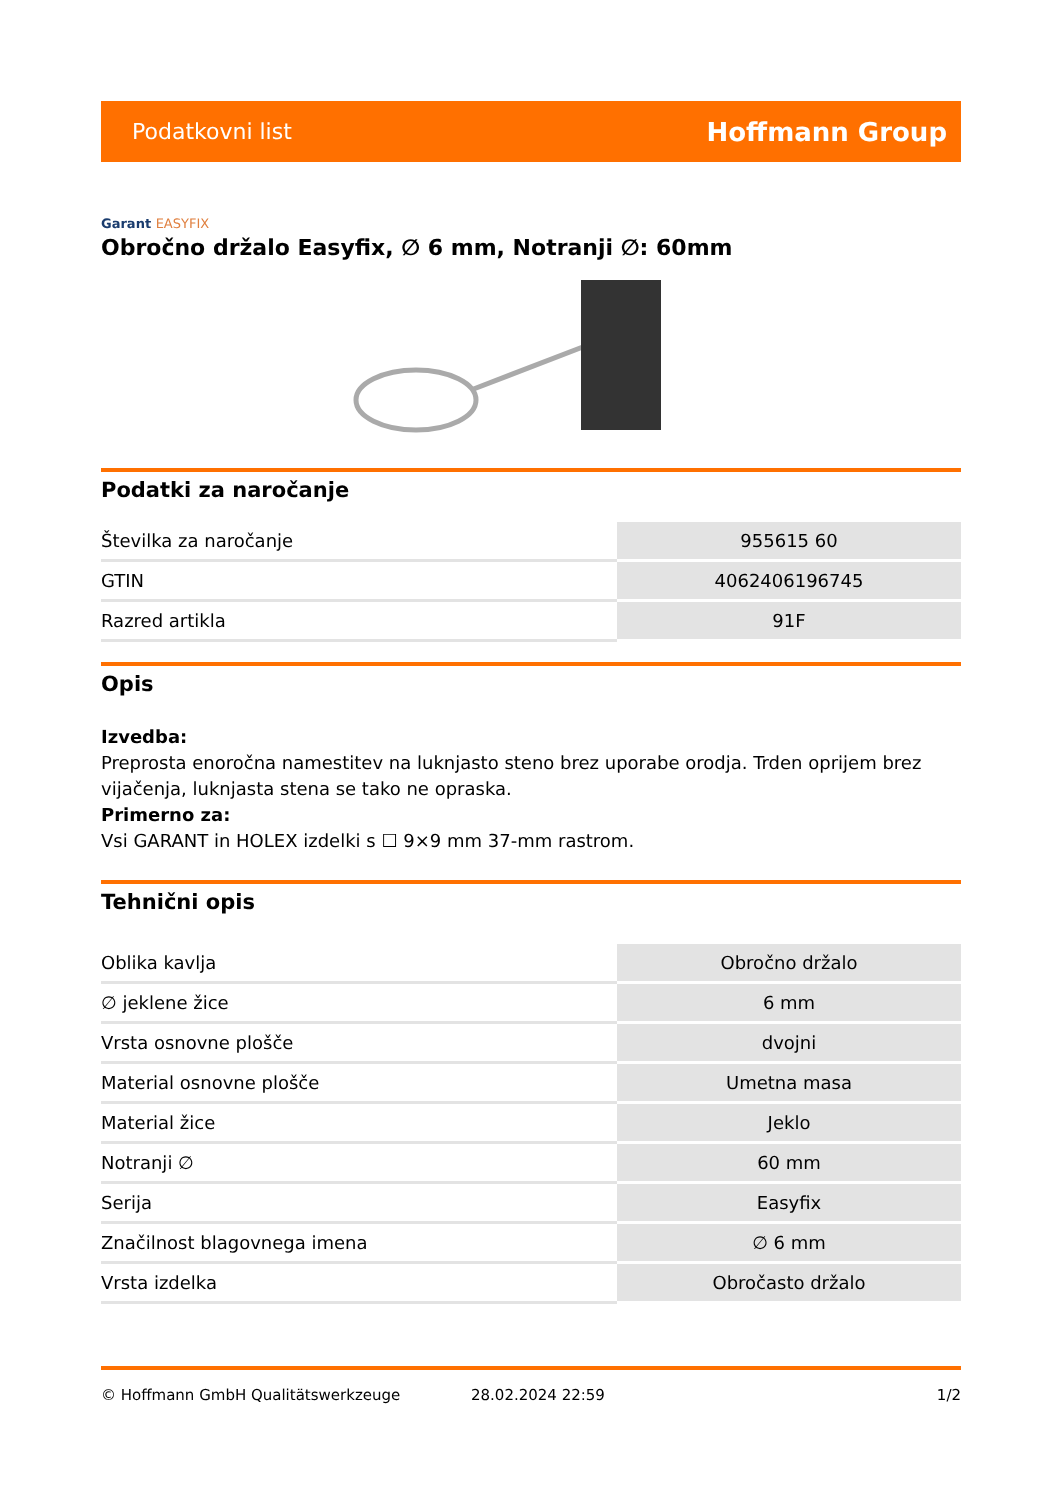Podatkovni list Hoffmann Group
Garant EASYFIX
Obročno držalo Easyfix, ∅ 6 mm, Notranji ∅: 60mm
Podatki za naročanje
| Številka za naročanje | 955615 60 |
| GTIN | 4062406196745 |
| Razred artikla | 91F |
Opis
Izvedba:
Preprosta enoročna namestitev na luknjasto steno brez uporabe orodja. Trden oprijem brez vijačenja, luknjasta stena se tako ne opraska.
Primerno za:
Vsi GARANT in HOLEX izdelki s ☐ 9×9 mm 37-mm rastrom.
Tehnični opis
| Oblika kavlja | Obročno držalo |
| ∅ jeklene žice | 6 mm |
| Vrsta osnovne plošče | dvojni |
| Material osnovne plošče | Umetna masa |
| Material žice | Jeklo |
| Notranji ∅ | 60 mm |
| Serija | Easyfix |
| Značilnost blagovnega imena | ∅ 6 mm |
| Vrsta izdelka | Obročasto držalo |
© Hoffmann GmbH Qualitätswerkzeuge 28.02.2024 22:59 1/2